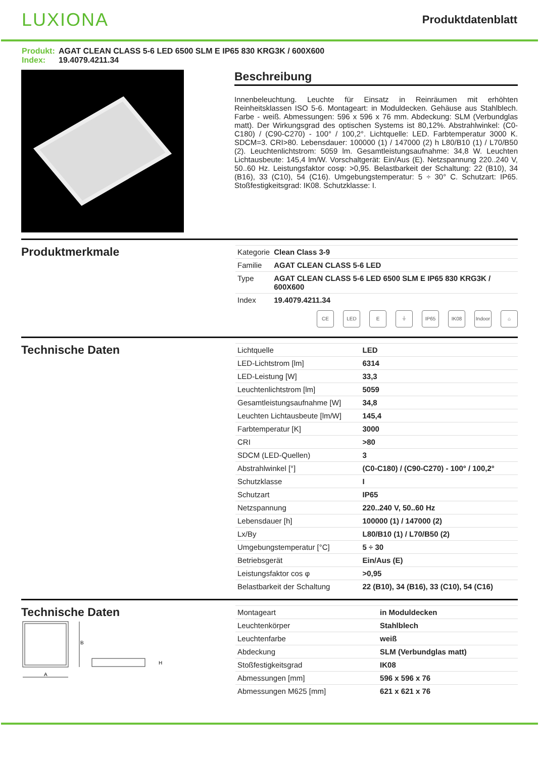LUXIONA
Produktdatenblatt
Produkt: AGAT CLEAN CLASS 5-6 LED 6500 SLM E IP65 830 KRG3K / 600X600
Index: 19.4079.4211.34
Beschreibung
Innenbeleuchtung. Leuchte für Einsatz in Reinräumen mit erhöhten Reinheitsklassen ISO 5-6. Montageart: in Moduldecken. Gehäuse aus Stahlblech. Farbe - weiß. Abmessungen: 596 x 596 x 76 mm. Abdeckung: SLM (Verbundglas matt). Der Wirkungsgrad des optischen Systems ist 80,12%. Abstrahlwinkel: (C0-C180) / (C90-C270) - 100° / 100,2°. Lichtquelle: LED. Farbtemperatur 3000 K. SDCM=3. CRI>80. Lebensdauer: 100000 (1) / 147000 (2) h L80/B10 (1) / L70/B50 (2). Leuchtenlichtstrom: 5059 lm. Gesamtleistungsaufnahme: 34,8 W. Leuchten Lichtausbeute: 145,4 lm/W. Vorschaltgerät: Ein/Aus (E). Netzspannung 220..240 V, 50..60 Hz. Leistungsfaktor cosφ: >0,95. Belastbarkeit der Schaltung: 22 (B10), 34 (B16), 33 (C10), 54 (C16). Umgebungstemperatur: 5 ÷ 30° C. Schutzart: IP65. Stoßfestigkeitsgrad: IK08. Schutzklasse: I.
Produktmerkmale
| Kategorie | Clean Class 3-9 |
| Familie | AGAT CLEAN CLASS 5-6 LED |
| Type | AGAT CLEAN CLASS 5-6 LED 6500 SLM E IP65 830 KRG3K / 600X600 |
| Index | 19.4079.4211.34 |
CE LED E ⏚ IP65 IK08 Indoor ⌂
Technische Daten
| Lichtquelle | LED |
| LED-Lichtstrom [lm] | 6314 |
| LED-Leistung [W] | 33,3 |
| Leuchtenlichtstrom [lm] | 5059 |
| Gesamtleistungsaufnahme [W] | 34,8 |
| Leuchten Lichtausbeute [lm/W] | 145,4 |
| Farbtemperatur [K] | 3000 |
| CRI | >80 |
| SDCM (LED-Quellen) | 3 |
| Abstrahlwinkel [°] | (C0-C180) / (C90-C270) - 100° / 100,2° |
| Schutzklasse | I |
| Schutzart | IP65 |
| Netzspannung | 220..240 V, 50..60 Hz |
| Lebensdauer [h] | 100000 (1) / 147000 (2) |
| Lx/By | L80/B10 (1) / L70/B50 (2) |
| Umgebungstemperatur [°C] | 5 ÷ 30 |
| Betriebsgerät | Ein/Aus (E) |
| Leistungsfaktor cos φ | >0,95 |
| Belastbarkeit der Schaltung | 22 (B10), 34 (B16), 33 (C10), 54 (C16) |
Technische Daten
B
A
H
| Montageart | in Moduldecken |
| Leuchtenkörper | Stahlblech |
| Leuchtenfarbe | weiß |
| Abdeckung | SLM (Verbundglas matt) |
| Stoßfestigkeitsgrad | IK08 |
| Abmessungen [mm] | 596 x 596 x 76 |
| Abmessungen M625 [mm] | 621 x 621 x 76 |